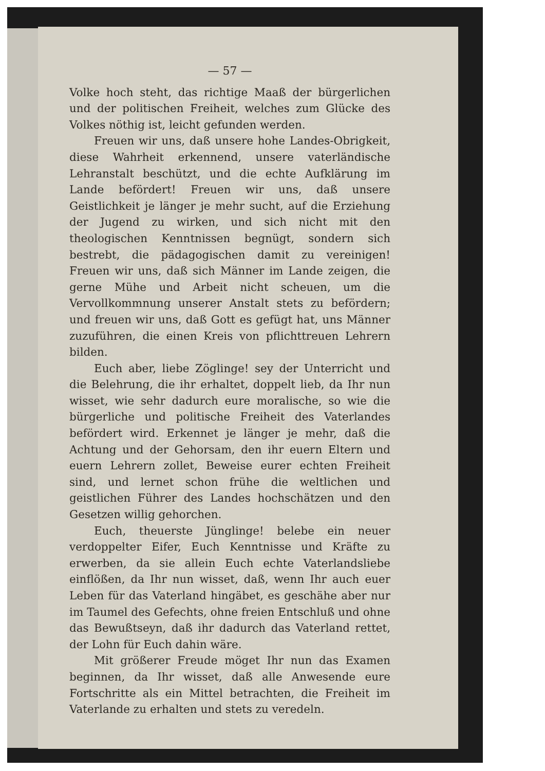— 57 —
Volke hoch steht, das richtige Maaß der bürgerlichen und der politischen Freiheit, welches zum Glücke des Volkes nöthig ist, leicht gefunden werden.
Freuen wir uns, daß unsere hohe Landes-Obrigkeit, diese Wahrheit erkennend, unsere vaterländische Lehranstalt beschützt, und die echte Aufklärung im Lande befördert! Freuen wir uns, daß unsere Geistlichkeit je länger je mehr sucht, auf die Erziehung der Jugend zu wirken, und sich nicht mit den theologischen Kenntnissen begnügt, sondern sich bestrebt, die pädagogischen damit zu vereinigen! Freuen wir uns, daß sich Männer im Lande zeigen, die gerne Mühe und Arbeit nicht scheuen, um die Vervollkommnung unserer Anstalt stets zu befördern; und freuen wir uns, daß Gott es gefügt hat, uns Männer zuzuführen, die einen Kreis von pflichttreuen Lehrern bilden.
Euch aber, liebe Zöglinge! sey der Unterricht und die Belehrung, die ihr erhaltet, doppelt lieb, da Ihr nun wisset, wie sehr dadurch eure moralische, so wie die bürgerliche und politische Freiheit des Vaterlandes befördert wird. Erkennet je länger je mehr, daß die Achtung und der Gehorsam, den ihr euern Eltern und euern Lehrern zollet, Beweise eurer echten Freiheit sind, und lernet schon frühe die weltlichen und geistlichen Führer des Landes hochschätzen und den Gesetzen willig gehorchen.
Euch, theuerste Jünglinge! belebe ein neuer verdoppelter Eifer, Euch Kenntnisse und Kräfte zu erwerben, da sie allein Euch echte Vaterlandsliebe einflößen, da Ihr nun wisset, daß, wenn Ihr auch euer Leben für das Vaterland hingäbet, es geschähe aber nur im Taumel des Gefechts, ohne freien Entschluß und ohne das Bewußtseyn, daß ihr dadurch das Vaterland rettet, der Lohn für Euch dahin wäre.
Mit größerer Freude möget Ihr nun das Examen beginnen, da Ihr wisset, daß alle Anwesende eure Fortschritte als ein Mittel betrachten, die Freiheit im Vaterlande zu erhalten und stets zu veredeln.